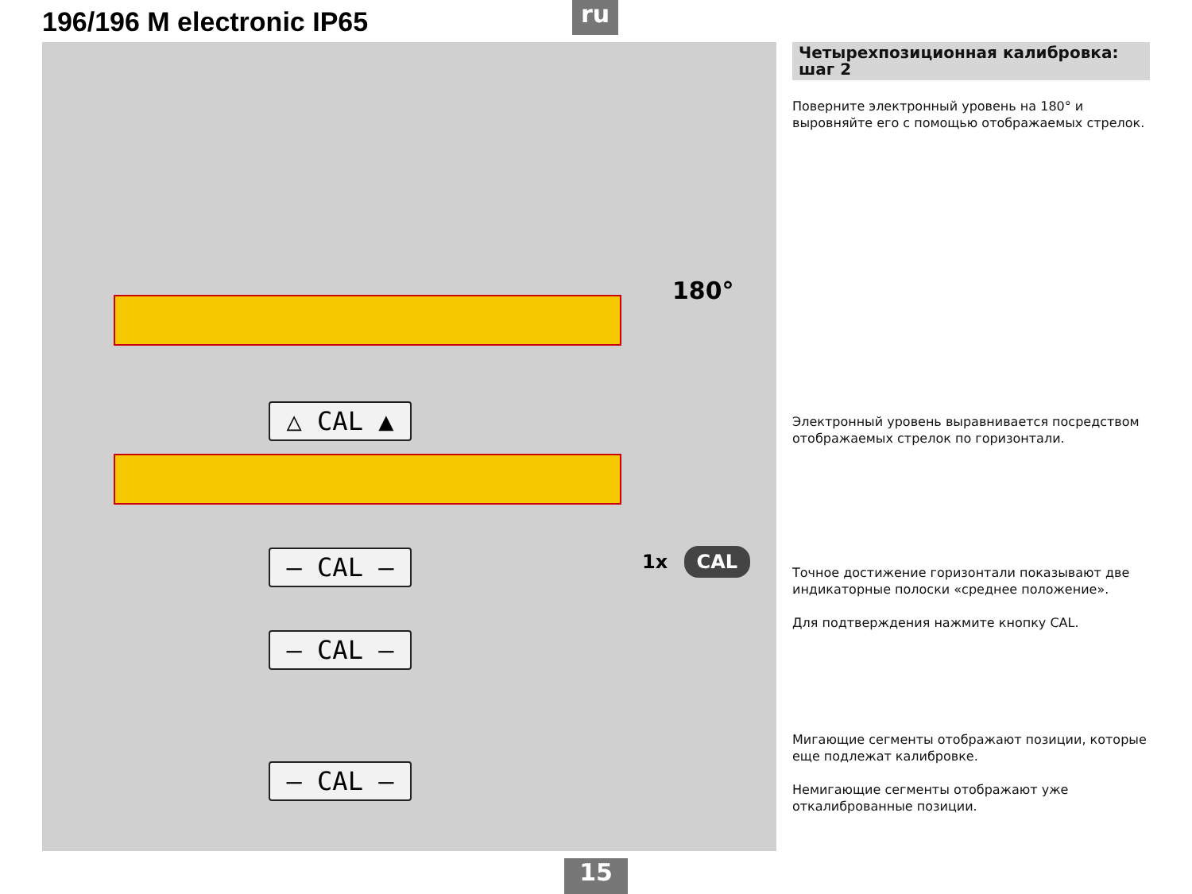196/196 M electronic IP65
ru
180°
△ CAL ▲
– CAL – 1x CAL
– CAL –
– CAL –
Четырехпозиционная калибровка: шаг 2
Поверните электронный уровень на 180° и выровняйте его с помощью отображаемых стрелок.
Электронный уровень выравнивается посредством отображаемых стрелок по горизонтали.
Точное достижение горизонтали показывают две индикаторные полоски «среднее положение».
Для подтверждения нажмите кнопку CAL.
Мигающие сегменты отображают позиции, которые еще подлежат калибровке.
Немигающие сегменты отображают уже откалиброванные позиции.
15